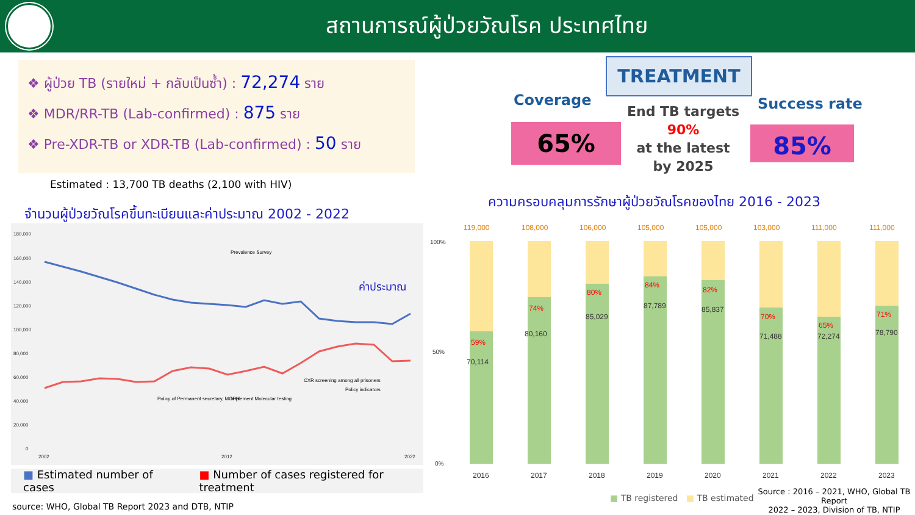สถานการณ์ผู้ป่วยวัณโรค ประเทศไทย
❖ ผู้ป่วย TB (รายใหม่ + กลับเป็นซ้ำ) : 72,274 ราย
❖ MDR/RR-TB (Lab-confirmed) : 875 ราย
❖ Pre-XDR-TB or XDR-TB (Lab-confirmed) : 50 ราย
Estimated : 13,700 TB deaths (2,100 with HIV)
จำนวนผู้ป่วยวัณโรคขึ้นทะเบียนและค่าประมาณ 2002 - 2022
180,000
160,000
140,000
120,000
100,000
80,000
60,000
40,000
20,000
0
ค่าประมาณ
Prevalence Survey
Policy of Permanent secretary, MOPH
Implement Molecular testing
CXR screening among all prisoners
Policy indicators
2002
2012
2022
■ Estimated number of cases ■ Number of cases registered for treatment
source: WHO, Global TB Report 2023 and DTB, NTIP
TREATMENT
Coverage Success rate
65% 85%
End TB targets
90%
at the latest
by 2025
ความครอบคลุมการรักษาผู้ป่วยวัณโรคของไทย 2016 - 2023
119,000
108,000
106,000
105,000
105,000
103,000
111,000
111,000
59%
74%
80%
84%
82%
70%
65%
71%
70,114
80,160
85,029
87,789
85,837
71,488
72,274
78,790
100%
50%
0%
2016
2017
2018
2019
2020
2021
2022
2023
■ TB registered ■ TB estimated
Source : 2016 – 2021, WHO, Global TB Report
2022 – 2023, Division of TB, NTIP